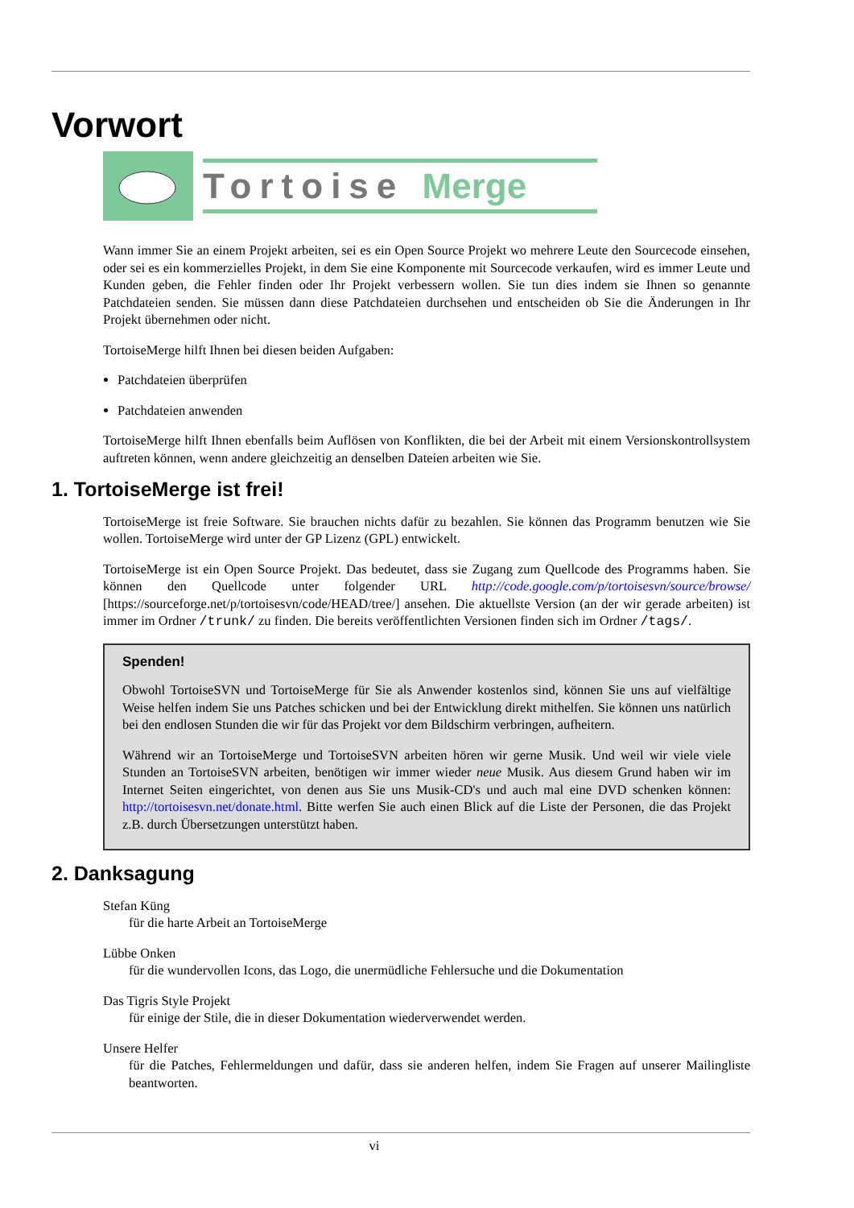Vorwort
Tortoise Merge
Wann immer Sie an einem Projekt arbeiten, sei es ein Open Source Projekt wo mehrere Leute den Sourcecode einsehen, oder sei es ein kommerzielles Projekt, in dem Sie eine Komponente mit Sourcecode verkaufen, wird es immer Leute und Kunden geben, die Fehler finden oder Ihr Projekt verbessern wollen. Sie tun dies indem sie Ihnen so genannte Patchdateien senden. Sie müssen dann diese Patchdateien durchsehen und entscheiden ob Sie die Änderungen in Ihr Projekt übernehmen oder nicht.
TortoiseMerge hilft Ihnen bei diesen beiden Aufgaben:
Patchdateien überprüfen
Patchdateien anwenden
TortoiseMerge hilft Ihnen ebenfalls beim Auflösen von Konflikten, die bei der Arbeit mit einem Versionskontrollsystem auftreten können, wenn andere gleichzeitig an denselben Dateien arbeiten wie Sie.
1. TortoiseMerge ist frei!
TortoiseMerge ist freie Software. Sie brauchen nichts dafür zu bezahlen. Sie können das Programm benutzen wie Sie wollen. TortoiseMerge wird unter der GP Lizenz (GPL) entwickelt.
TortoiseMerge ist ein Open Source Projekt. Das bedeutet, dass sie Zugang zum Quellcode des Programms haben. Sie können den Quellcode unter folgender URL http://code.google.com/p/tortoisesvn/source/browse/ [https://sourceforge.net/p/tortoisesvn/code/HEAD/tree/] ansehen. Die aktuellste Version (an der wir gerade arbeiten) ist immer im Ordner /trunk/ zu finden. Die bereits veröffentlichten Versionen finden sich im Ordner /tags/.
Spenden!
Obwohl TortoiseSVN und TortoiseMerge für Sie als Anwender kostenlos sind, können Sie uns auf vielfältige Weise helfen indem Sie uns Patches schicken und bei der Entwicklung direkt mithelfen. Sie können uns natürlich bei den endlosen Stunden die wir für das Projekt vor dem Bildschirm verbringen, aufheitern.
Während wir an TortoiseMerge und TortoiseSVN arbeiten hören wir gerne Musik. Und weil wir viele viele Stunden an TortoiseSVN arbeiten, benötigen wir immer wieder neue Musik. Aus diesem Grund haben wir im Internet Seiten eingerichtet, von denen aus Sie uns Musik-CD's und auch mal eine DVD schenken können: http://tortoisesvn.net/donate.html. Bitte werfen Sie auch einen Blick auf die Liste der Personen, die das Projekt z.B. durch Übersetzungen unterstützt haben.
2. Danksagung
Stefan Küng
für die harte Arbeit an TortoiseMerge
Lübbe Onken
für die wundervollen Icons, das Logo, die unermüdliche Fehlersuche und die Dokumentation
Das Tigris Style Projekt
für einige der Stile, die in dieser Dokumentation wiederverwendet werden.
Unsere Helfer
für die Patches, Fehlermeldungen und dafür, dass sie anderen helfen, indem Sie Fragen auf unserer Mailingliste beantworten.
vi